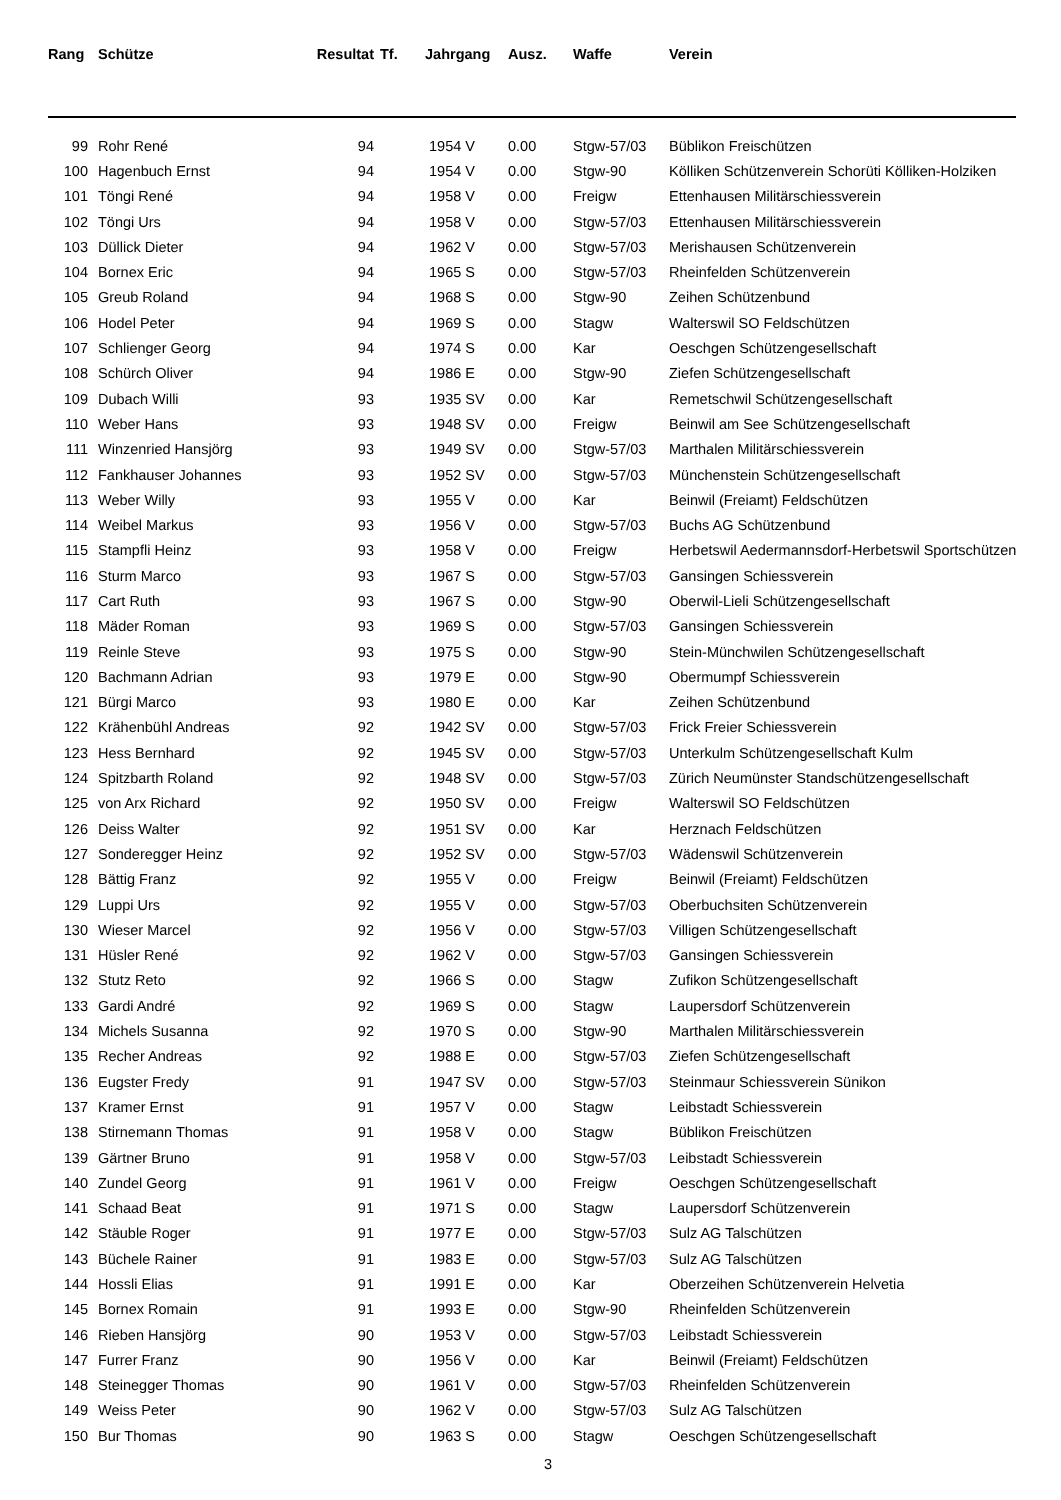| Rang | Schütze | Resultat | Tf. | Jahrgang | Ausz. | Waffe | Verein |
| --- | --- | --- | --- | --- | --- | --- | --- |
| 99 | Rohr René | 94 | | 1954 V | 0.00 | Stgw-57/03 | Büblikon Freischützen |
| 100 | Hagenbuch Ernst | 94 | | 1954 V | 0.00 | Stgw-90 | Kölliken Schützenverein Schorüti Kölliken-Holziken |
| 101 | Töngi René | 94 | | 1958 V | 0.00 | Freigw | Ettenhausen Militärschiessverein |
| 102 | Töngi Urs | 94 | | 1958 V | 0.00 | Stgw-57/03 | Ettenhausen Militärschiessverein |
| 103 | Düllick Dieter | 94 | | 1962 V | 0.00 | Stgw-57/03 | Merishausen Schützenverein |
| 104 | Bornex Eric | 94 | | 1965 S | 0.00 | Stgw-57/03 | Rheinfelden Schützenverein |
| 105 | Greub Roland | 94 | | 1968 S | 0.00 | Stgw-90 | Zeihen Schützenbund |
| 106 | Hodel Peter | 94 | | 1969 S | 0.00 | Stagw | Walterswil SO Feldschützen |
| 107 | Schlienger Georg | 94 | | 1974 S | 0.00 | Kar | Oeschgen Schützengesellschaft |
| 108 | Schürch Oliver | 94 | | 1986 E | 0.00 | Stgw-90 | Ziefen Schützengesellschaft |
| 109 | Dubach Willi | 93 | | 1935 SV | 0.00 | Kar | Remetschwil Schützengesellschaft |
| 110 | Weber Hans | 93 | | 1948 SV | 0.00 | Freigw | Beinwil am See Schützengesellschaft |
| 111 | Winzenried Hansjörg | 93 | | 1949 SV | 0.00 | Stgw-57/03 | Marthalen Militärschiessverein |
| 112 | Fankhauser Johannes | 93 | | 1952 SV | 0.00 | Stgw-57/03 | Münchenstein Schützengesellschaft |
| 113 | Weber Willy | 93 | | 1955 V | 0.00 | Kar | Beinwil (Freiamt) Feldschützen |
| 114 | Weibel Markus | 93 | | 1956 V | 0.00 | Stgw-57/03 | Buchs AG Schützenbund |
| 115 | Stampfli Heinz | 93 | | 1958 V | 0.00 | Freigw | Herbetswil Aedermannsdorf-Herbetswil Sportschützen |
| 116 | Sturm Marco | 93 | | 1967 S | 0.00 | Stgw-57/03 | Gansingen Schiessverein |
| 117 | Cart Ruth | 93 | | 1967 S | 0.00 | Stgw-90 | Oberwil-Lieli Schützengesellschaft |
| 118 | Mäder Roman | 93 | | 1969 S | 0.00 | Stgw-57/03 | Gansingen Schiessverein |
| 119 | Reinle Steve | 93 | | 1975 S | 0.00 | Stgw-90 | Stein-Münchwilen Schützengesellschaft |
| 120 | Bachmann Adrian | 93 | | 1979 E | 0.00 | Stgw-90 | Obermumpf Schiessverein |
| 121 | Bürgi Marco | 93 | | 1980 E | 0.00 | Kar | Zeihen Schützenbund |
| 122 | Krähenbühl Andreas | 92 | | 1942 SV | 0.00 | Stgw-57/03 | Frick Freier Schiessverein |
| 123 | Hess Bernhard | 92 | | 1945 SV | 0.00 | Stgw-57/03 | Unterkulm Schützengesellschaft Kulm |
| 124 | Spitzbarth Roland | 92 | | 1948 SV | 0.00 | Stgw-57/03 | Zürich Neumünster Standschützengesellschaft |
| 125 | von Arx Richard | 92 | | 1950 SV | 0.00 | Freigw | Walterswil SO Feldschützen |
| 126 | Deiss Walter | 92 | | 1951 SV | 0.00 | Kar | Herznach Feldschützen |
| 127 | Sonderegger Heinz | 92 | | 1952 SV | 0.00 | Stgw-57/03 | Wädenswil Schützenverein |
| 128 | Bättig Franz | 92 | | 1955 V | 0.00 | Freigw | Beinwil (Freiamt) Feldschützen |
| 129 | Luppi Urs | 92 | | 1955 V | 0.00 | Stgw-57/03 | Oberbuchsiten Schützenverein |
| 130 | Wieser Marcel | 92 | | 1956 V | 0.00 | Stgw-57/03 | Villigen Schützengesellschaft |
| 131 | Hüsler René | 92 | | 1962 V | 0.00 | Stgw-57/03 | Gansingen Schiessverein |
| 132 | Stutz Reto | 92 | | 1966 S | 0.00 | Stagw | Zufikon Schützengesellschaft |
| 133 | Gardi André | 92 | | 1969 S | 0.00 | Stagw | Laupersdorf Schützenverein |
| 134 | Michels Susanna | 92 | | 1970 S | 0.00 | Stgw-90 | Marthalen Militärschiessverein |
| 135 | Recher Andreas | 92 | | 1988 E | 0.00 | Stgw-57/03 | Ziefen Schützengesellschaft |
| 136 | Eugster Fredy | 91 | | 1947 SV | 0.00 | Stgw-57/03 | Steinmaur Schiessverein Sünikon |
| 137 | Kramer Ernst | 91 | | 1957 V | 0.00 | Stagw | Leibstadt Schiessverein |
| 138 | Stirnemann Thomas | 91 | | 1958 V | 0.00 | Stagw | Büblikon Freischützen |
| 139 | Gärtner Bruno | 91 | | 1958 V | 0.00 | Stgw-57/03 | Leibstadt Schiessverein |
| 140 | Zundel Georg | 91 | | 1961 V | 0.00 | Freigw | Oeschgen Schützengesellschaft |
| 141 | Schaad Beat | 91 | | 1971 S | 0.00 | Stagw | Laupersdorf Schützenverein |
| 142 | Stäuble Roger | 91 | | 1977 E | 0.00 | Stgw-57/03 | Sulz AG Talschützen |
| 143 | Büchele Rainer | 91 | | 1983 E | 0.00 | Stgw-57/03 | Sulz AG Talschützen |
| 144 | Hossli Elias | 91 | | 1991 E | 0.00 | Kar | Oberzeihen Schützenverein Helvetia |
| 145 | Bornex Romain | 91 | | 1993 E | 0.00 | Stgw-90 | Rheinfelden Schützenverein |
| 146 | Rieben Hansjörg | 90 | | 1953 V | 0.00 | Stgw-57/03 | Leibstadt Schiessverein |
| 147 | Furrer Franz | 90 | | 1956 V | 0.00 | Kar | Beinwil (Freiamt) Feldschützen |
| 148 | Steinegger Thomas | 90 | | 1961 V | 0.00 | Stgw-57/03 | Rheinfelden Schützenverein |
| 149 | Weiss Peter | 90 | | 1962 V | 0.00 | Stgw-57/03 | Sulz AG Talschützen |
| 150 | Bur Thomas | 90 | | 1963 S | 0.00 | Stagw | Oeschgen Schützengesellschaft |
3